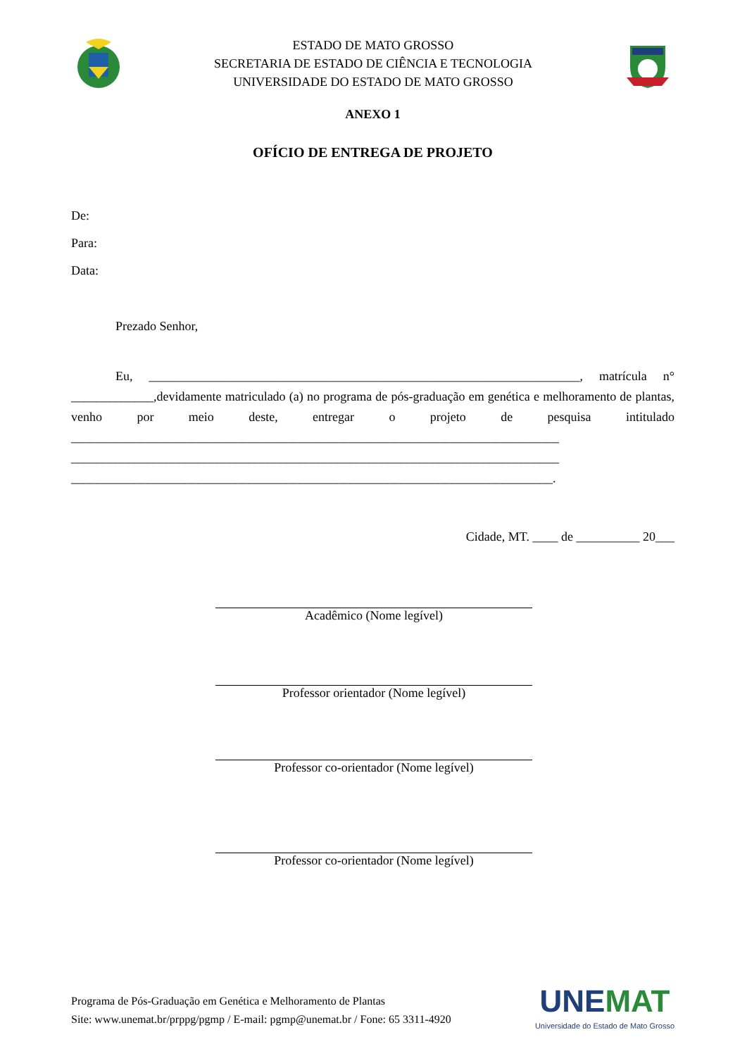ESTADO DE MATO GROSSO
SECRETARIA DE ESTADO DE CIÊNCIA E TECNOLOGIA
UNIVERSIDADE DO ESTADO DE MATO GROSSO
ANEXO 1
OFÍCIO DE ENTREGA DE PROJETO
De:
Para:
Data:
Prezado Senhor,
Eu, ____________________________________________________________________, matrícula n° _____________,devidamente matriculado (a) no programa de pós-graduação em genética e melhoramento de plantas, venho por meio deste, entregar o projeto de pesquisa intitulado _____________________________________________________________________________ _____________________________________________________________________________ ____________________________________________________________________________.
Cidade, MT. ____ de __________ 20___
Acadêmico (Nome legível)
Professor orientador (Nome legível)
Professor co-orientador (Nome legível)
Professor co-orientador (Nome legível)
Programa de Pós-Graduação em Genética e Melhoramento de Plantas
Site: www.unemat.br/prppg/pgmp / E-mail: pgmp@unemat.br / Fone: 65 3311-4920
UNEMAT
Universidade do Estado de Mato Grosso